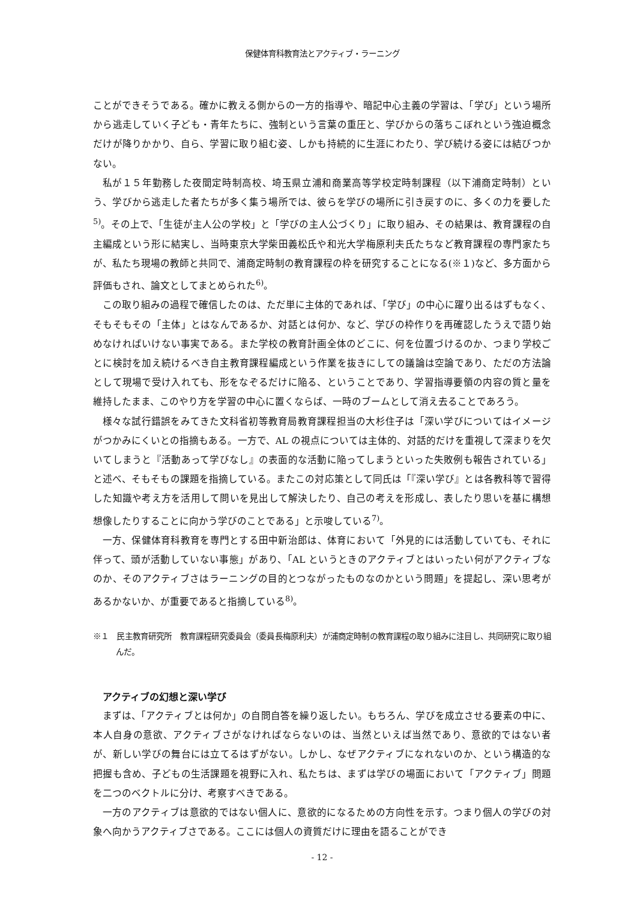保健体育科教育法とアクティブ・ラーニング
ことができそうである。確かに教える側からの一方的指導や、暗記中心主義の学習は、「学び」という場所から逃走していく子ども・青年たちに、強制という言葉の重圧と、学びからの落ちこぼれという強迫概念だけが降りかかり、自ら、学習に取り組む姿、しかも持続的に生涯にわたり、学び続ける姿には結びつかない。
私が１５年勤務した夜間定時制高校、埼玉県立浦和商業高等学校定時制課程（以下浦商定時制）という、学びから逃走した者たちが多く集う場所では、彼らを学びの場所に引き戻すのに、多くの力を要した<sup>5)</sup>。その上で、「生徒が主人公の学校」と「学びの主人公づくり」に取り組み、その結果は、教育課程の自主編成という形に結実し、当時東京大学柴田義松氏や和光大学梅原利夫氏たちなど教育課程の専門家たちが、私たち現場の教師と共同で、浦商定時制の教育課程の枠を研究することになる(※１)など、多方面から評価もされ、論文としてまとめられた<sup>6)</sup>。
この取り組みの過程で確信したのは、ただ単に主体的であれば、「学び」の中心に躍り出るはずもなく、そもそもその「主体」とはなんであるか、対話とは何か、など、学びの枠作りを再確認したうえで語り始めなければいけない事実である。また学校の教育計画全体のどこに、何を位置づけるのか、つまり学校ごとに検討を加え続けるべき自主教育課程編成という作業を抜きにしての議論は空論であり、ただの方法論として現場で受け入れても、形をなぞるだけに陥る、ということであり、学習指導要領の内容の質と量を維持したまま、このやり方を学習の中心に置くならば、一時のブームとして消え去ることであろう。
様々な試行錯誤をみてきた文科省初等教育局教育課程担当の大杉住子は「深い学びについてはイメージがつかみにくいとの指摘もある。一方で、AL の視点については主体的、対話的だけを重視して深まりを欠いてしまうと『活動あって学びなし』の表面的な活動に陥ってしまうといった失敗例も報告されている」と述べ、そもそもの課題を指摘している。またこの対応策として同氏は「『深い学び』とは各教科等で習得した知識や考え方を活用して問いを見出して解決したり、自己の考えを形成し、表したり思いを基に構想想像したりすることに向かう学びのことである」と示唆している<sup>7)</sup>。
一方、保健体育科教育を専門とする田中新治郎は、体育において「外見的には活動していても、それに伴って、頭が活動していない事態」があり、「AL というときのアクティブとはいったい何がアクティブなのか、そのアクティブさはラーニングの目的とつながったものなのかという問題」を提起し、深い思考があるかないか、が重要であると指摘している<sup>8)</sup>。
※１　民主教育研究所　教育課程研究委員会（委員長梅原利夫）が浦商定時制の教育課程の取り組みに注目し、共同研究に取り組んだ。
アクティブの幻想と深い学び
まずは、「アクティブとは何か」の自問自答を繰り返したい。もちろん、学びを成立させる要素の中に、本人自身の意欲、アクティブさがなければならないのは、当然といえば当然であり、意欲的ではない者が、新しい学びの舞台には立てるはずがない。しかし、なぜアクティブになれないのか、という構造的な把握も含め、子どもの生活課題を視野に入れ、私たちは、まずは学びの場面において「アクティブ」問題を二つのベクトルに分け、考察すべきである。
一方のアクティブは意欲的ではない個人に、意欲的になるための方向性を示す。つまり個人の学びの対象へ向かうアクティブさである。ここには個人の資質だけに理由を語ることができ
- 12 -